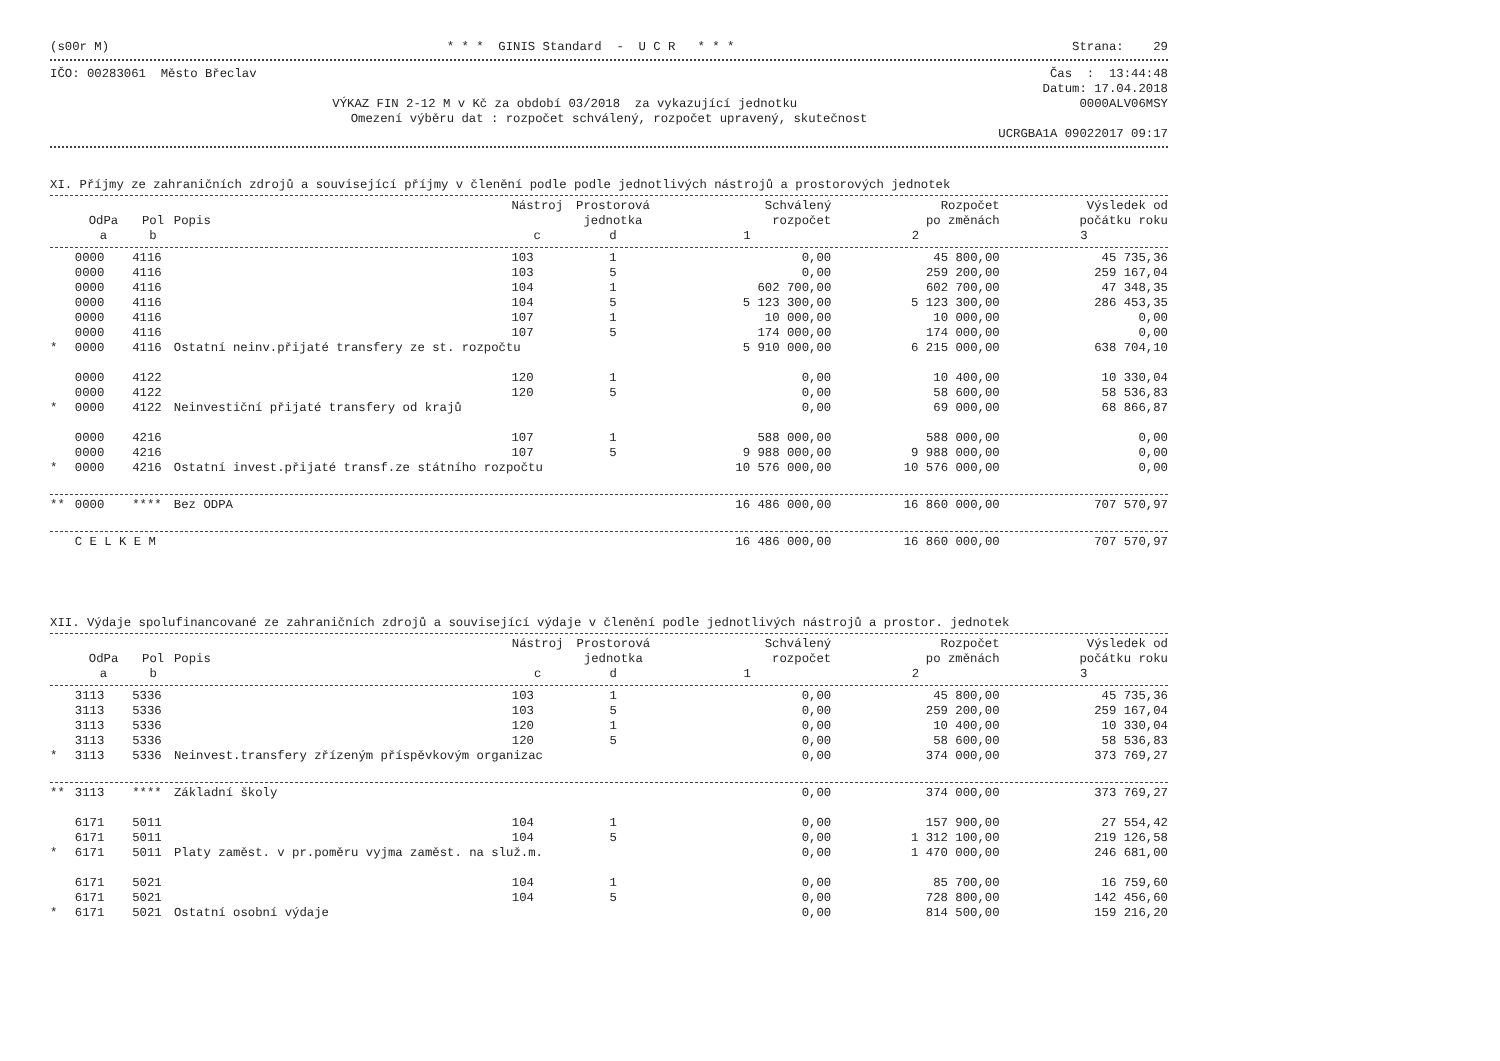(s00r M) * * * GINIS Standard - U C R * * * Strana: 29
IČO: 00283061 Město Břeclav Čas : 13:44:48
Datum: 17.04.2018
VÝKAZ FIN 2-12 M v Kč za období 03/2018 za vykazující jednotku 0000ALV06MSY
Omezení výběru dat : rozpočet schválený, rozpočet upravený, skutečnost
UCRGBA1A 09022017 09:17
XI. Příjmy ze zahraničních zdrojů a související příjmy v členění podle podle jednotlivých nástrojů a prostorových jednotek
| | | | | Nástroj | Prostorová | Schválený | Rozpočet | Výsledek od |
| --- | --- | --- | --- | --- | --- | --- | --- | --- |
| | OdPa | Pol | Popis | | jednotka | rozpočet | po změnách | počátku roku |
| | a | b | | c | d | 1 | 2 | 3 |
| | 0000 | 4116 | | 103 | 1 | 0,00 | 45 800,00 | 45 735,36 |
| | 0000 | 4116 | | 103 | 5 | 0,00 | 259 200,00 | 259 167,04 |
| | 0000 | 4116 | | 104 | 1 | 602 700,00 | 602 700,00 | 47 348,35 |
| | 0000 | 4116 | | 104 | 5 | 5 123 300,00 | 5 123 300,00 | 286 453,35 |
| | 0000 | 4116 | | 107 | 1 | 10 000,00 | 10 000,00 | 0,00 |
| | 0000 | 4116 | | 107 | 5 | 174 000,00 | 174 000,00 | 0,00 |
| * | 0000 | 4116 | Ostatní neinv.přijaté transfery ze st. rozpočtu | | | 5 910 000,00 | 6 215 000,00 | 638 704,10 |
| | 0000 | 4122 | | 120 | 1 | 0,00 | 10 400,00 | 10 330,04 |
| | 0000 | 4122 | | 120 | 5 | 0,00 | 58 600,00 | 58 536,83 |
| * | 0000 | 4122 | Neinvestiční přijaté transfery od krajů | | | 0,00 | 69 000,00 | 68 866,87 |
| | 0000 | 4216 | | 107 | 1 | 588 000,00 | 588 000,00 | 0,00 |
| | 0000 | 4216 | | 107 | 5 | 9 988 000,00 | 9 988 000,00 | 0,00 |
| * | 0000 | 4216 | Ostatní invest.přijaté transf.ze státního rozpočtu | | | 10 576 000,00 | 10 576 000,00 | 0,00 |
| ** | 0000 | **** | Bez ODPA | | | 16 486 000,00 | 16 860 000,00 | 707 570,97 |
| | C E L K E M | | | | | 16 486 000,00 | 16 860 000,00 | 707 570,97 |
XII. Výdaje spolufinancované ze zahraničních zdrojů a související výdaje v členění podle jednotlivých nástrojů a prostor. jednotek
| | | | | Nástroj | Prostorová | Schválený | Rozpočet | Výsledek od |
| --- | --- | --- | --- | --- | --- | --- | --- | --- |
| | OdPa | Pol | Popis | | jednotka | rozpočet | po změnách | počátku roku |
| | a | b | | c | d | 1 | 2 | 3 |
| | 3113 | 5336 | | 103 | 1 | 0,00 | 45 800,00 | 45 735,36 |
| | 3113 | 5336 | | 103 | 5 | 0,00 | 259 200,00 | 259 167,04 |
| | 3113 | 5336 | | 120 | 1 | 0,00 | 10 400,00 | 10 330,04 |
| | 3113 | 5336 | | 120 | 5 | 0,00 | 58 600,00 | 58 536,83 |
| * | 3113 | 5336 | Neinvest.transfery zřízeným příspěvkovým organizac | | | 0,00 | 374 000,00 | 373 769,27 |
| ** | 3113 | **** | Základní školy | | | 0,00 | 374 000,00 | 373 769,27 |
| | 6171 | 5011 | | 104 | 1 | 0,00 | 157 900,00 | 27 554,42 |
| | 6171 | 5011 | | 104 | 5 | 0,00 | 1 312 100,00 | 219 126,58 |
| * | 6171 | 5011 | Platy zaměst. v pr.poměru vyjma zaměst. na služ.m. | | | 0,00 | 1 470 000,00 | 246 681,00 |
| | 6171 | 5021 | | 104 | 1 | 0,00 | 85 700,00 | 16 759,60 |
| | 6171 | 5021 | | 104 | 5 | 0,00 | 728 800,00 | 142 456,60 |
| * | 6171 | 5021 | Ostatní osobní výdaje | | | 0,00 | 814 500,00 | 159 216,20 |